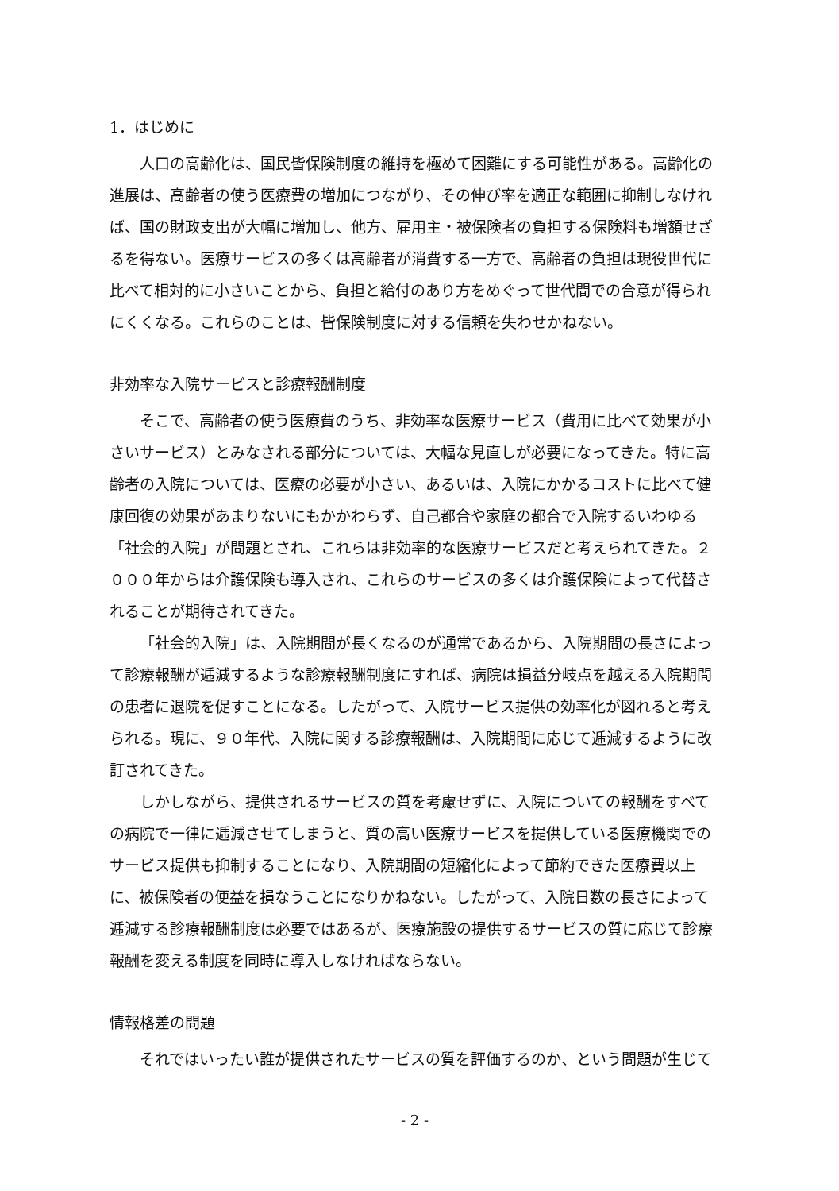1．はじめに
人口の高齢化は、国民皆保険制度の維持を極めて困難にする可能性がある。高齢化の進展は、高齢者の使う医療費の増加につながり、その伸び率を適正な範囲に抑制しなければ、国の財政支出が大幅に増加し、他方、雇用主・被保険者の負担する保険料も増額せざるを得ない。医療サービスの多くは高齢者が消費する一方で、高齢者の負担は現役世代に比べて相対的に小さいことから、負担と給付のあり方をめぐって世代間での合意が得られにくくなる。これらのことは、皆保険制度に対する信頼を失わせかねない。
非効率な入院サービスと診療報酬制度
そこで、高齢者の使う医療費のうち、非効率な医療サービス（費用に比べて効果が小さいサービス）とみなされる部分については、大幅な見直しが必要になってきた。特に高齢者の入院については、医療の必要が小さい、あるいは、入院にかかるコストに比べて健康回復の効果があまりないにもかかわらず、自己都合や家庭の都合で入院するいわゆる「社会的入院」が問題とされ、これらは非効率的な医療サービスだと考えられてきた。２０００年からは介護保険も導入され、これらのサービスの多くは介護保険によって代替されることが期待されてきた。
「社会的入院」は、入院期間が長くなるのが通常であるから、入院期間の長さによって診療報酬が逓減するような診療報酬制度にすれば、病院は損益分岐点を越える入院期間の患者に退院を促すことになる。したがって、入院サービス提供の効率化が図れると考えられる。現に、９０年代、入院に関する診療報酬は、入院期間に応じて逓減するように改訂されてきた。
しかしながら、提供されるサービスの質を考慮せずに、入院についての報酬をすべての病院で一律に逓減させてしまうと、質の高い医療サービスを提供している医療機関でのサービス提供も抑制することになり、入院期間の短縮化によって節約できた医療費以上に、被保険者の便益を損なうことになりかねない。したがって、入院日数の長さによって逓減する診療報酬制度は必要ではあるが、医療施設の提供するサービスの質に応じて診療報酬を変える制度を同時に導入しなければならない。
情報格差の問題
それではいったい誰が提供されたサービスの質を評価するのか、という問題が生じて
- 2 -